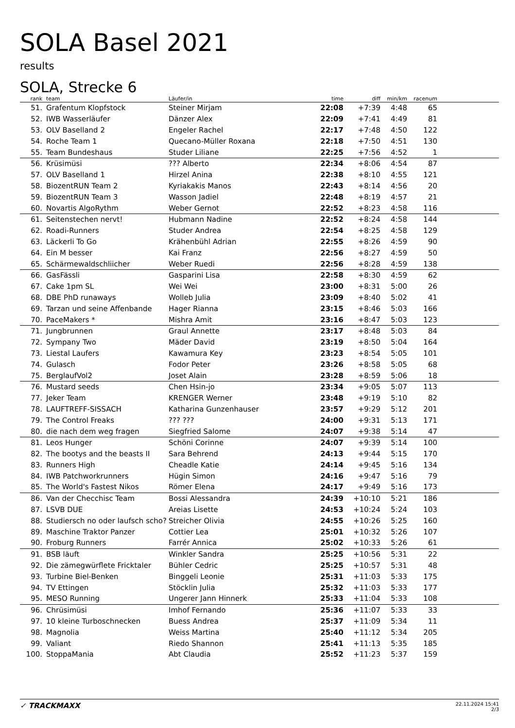SOLA Basel 2021
results
SOLA, Strecke 6
| rank | | team | Läufer/in | time | diff | min/km | racenum | |
| --- | --- | --- | --- | --- | --- | --- | --- | --- |
| 51. | | Grafentum Klopfstock | Steiner Mirjam | 22:08 | +7:39 | 4:48 | 65 | |
| 52. | | IWB Wasserläufer | Dänzer Alex | 22:09 | +7:41 | 4:49 | 81 | |
| 53. | | OLV Baselland 2 | Engeler Rachel | 22:17 | +7:48 | 4:50 | 122 | |
| 54. | | Roche Team 1 | Quecano-Müller Roxana | 22:18 | +7:50 | 4:51 | 130 | |
| 55. | | Team Bundeshaus | Studer Liliane | 22:25 | +7:56 | 4:52 | 1 | |
| 56. | | Krüsimüsi | ??? Alberto | 22:34 | +8:06 | 4:54 | 87 | |
| 57. | | OLV Baselland 1 | Hirzel Anina | 22:38 | +8:10 | 4:55 | 121 | |
| 58. | | BiozentRUN Team 2 | Kyriakakis Manos | 22:43 | +8:14 | 4:56 | 20 | |
| 59. | | BiozentRUN Team 3 | Wasson Jadiel | 22:48 | +8:19 | 4:57 | 21 | |
| 60. | | Novartis AlgoRythm | Weber Gernot | 22:52 | +8:23 | 4:58 | 116 | |
| 61. | | Seitenstechen nervt! | Hubmann Nadine | 22:52 | +8:24 | 4:58 | 144 | |
| 62. | | Roadi-Runners | Studer Andrea | 22:54 | +8:25 | 4:58 | 129 | |
| 63. | | Läckerli To Go | Krähenbühl Adrian | 22:55 | +8:26 | 4:59 | 90 | |
| 64. | | Ein M besser | Kai Franz | 22:56 | +8:27 | 4:59 | 50 | |
| 65. | | Schärmewaldschliicher | Weber Ruedi | 22:56 | +8:28 | 4:59 | 138 | |
| 66. | | GasFässli | Gasparini Lisa | 22:58 | +8:30 | 4:59 | 62 | |
| 67. | | Cake 1pm SL | Wei Wei | 23:00 | +8:31 | 5:00 | 26 | |
| 68. | | DBE PhD runaways | Wolleb Julia | 23:09 | +8:40 | 5:02 | 41 | |
| 69. | | Tarzan und seine Affenbande | Hager Rianna | 23:15 | +8:46 | 5:03 | 166 | |
| 70. | | PaceMakers * | Mishra Amit | 23:16 | +8:47 | 5:03 | 123 | |
| 71. | | Jungbrunnen | Graul Annette | 23:17 | +8:48 | 5:03 | 84 | |
| 72. | | Sympany Two | Mäder David | 23:19 | +8:50 | 5:04 | 164 | |
| 73. | | Liestal Laufers | Kawamura Key | 23:23 | +8:54 | 5:05 | 101 | |
| 74. | | Gulasch | Fodor Peter | 23:26 | +8:58 | 5:05 | 68 | |
| 75. | | BerglaufVol2 | Joset Alain | 23:28 | +8:59 | 5:06 | 18 | |
| 76. | | Mustard seeds | Chen Hsin-jo | 23:34 | +9:05 | 5:07 | 113 | |
| 77. | | Jeker Team | KRENGER Werner | 23:48 | +9:19 | 5:10 | 82 | |
| 78. | | LAUFTREFF-SISSACH | Katharina Gunzenhauser | 23:57 | +9:29 | 5:12 | 201 | |
| 79. | | The Control Freaks | ??? ??? | 24:00 | +9:31 | 5:13 | 171 | |
| 80. | | die nach dem weg fragen | Siegfried Salome | 24:07 | +9:38 | 5:14 | 47 | |
| 81. | | Leos Hunger | Schöni Corinne | 24:07 | +9:39 | 5:14 | 100 | |
| 82. | | The bootys and the beasts II | Sara Behrend | 24:13 | +9:44 | 5:15 | 170 | |
| 83. | | Runners High | Cheadle Katie | 24:14 | +9:45 | 5:16 | 134 | |
| 84. | | IWB Patchworkrunners | Hügin Simon | 24:16 | +9:47 | 5:16 | 79 | |
| 85. | | The World's Fastest Nikos | Römer Elena | 24:17 | +9:49 | 5:16 | 173 | |
| 86. | | Van der Checchisc Team | Bossi Alessandra | 24:39 | +10:10 | 5:21 | 186 | |
| 87. | | LSVB DUE | Areias Lisette | 24:53 | +10:24 | 5:24 | 103 | |
| 88. | | Studiersch no oder laufsch scho? | Streicher Olivia | 24:55 | +10:26 | 5:25 | 160 | |
| 89. | | Maschine Traktor Panzer | Cottier Lea | 25:01 | +10:32 | 5:26 | 107 | |
| 90. | | Froburg Runners | Farrér Annica | 25:02 | +10:33 | 5:26 | 61 | |
| 91. | | BSB läuft | Winkler Sandra | 25:25 | +10:56 | 5:31 | 22 | |
| 92. | | Die zämegwürflete Fricktaler | Bühler Cedric | 25:25 | +10:57 | 5:31 | 48 | |
| 93. | | Turbine Biel-Benken | Binggeli Leonie | 25:31 | +11:03 | 5:33 | 175 | |
| 94. | | TV Ettingen | Stöcklin Julia | 25:32 | +11:03 | 5:33 | 177 | |
| 95. | | MESO Running | Ungerer Jann Hinnerk | 25:33 | +11:04 | 5:33 | 108 | |
| 96. | | Chrüsimüsi | Imhof Fernando | 25:36 | +11:07 | 5:33 | 33 | |
| 97. | | 10 kleine Turboschnecken | Buess Andrea | 25:37 | +11:09 | 5:34 | 11 | |
| 98. | | Magnolia | Weiss Martina | 25:40 | +11:12 | 5:34 | 205 | |
| 99. | | Valiant | Riedo Shannon | 25:41 | +11:13 | 5:35 | 185 | |
| 100. | | StoppaMania | Abt Claudia | 25:52 | +11:23 | 5:37 | 159 | |
✓ TRACKMAXX
22.11.2024 15:41
2/3